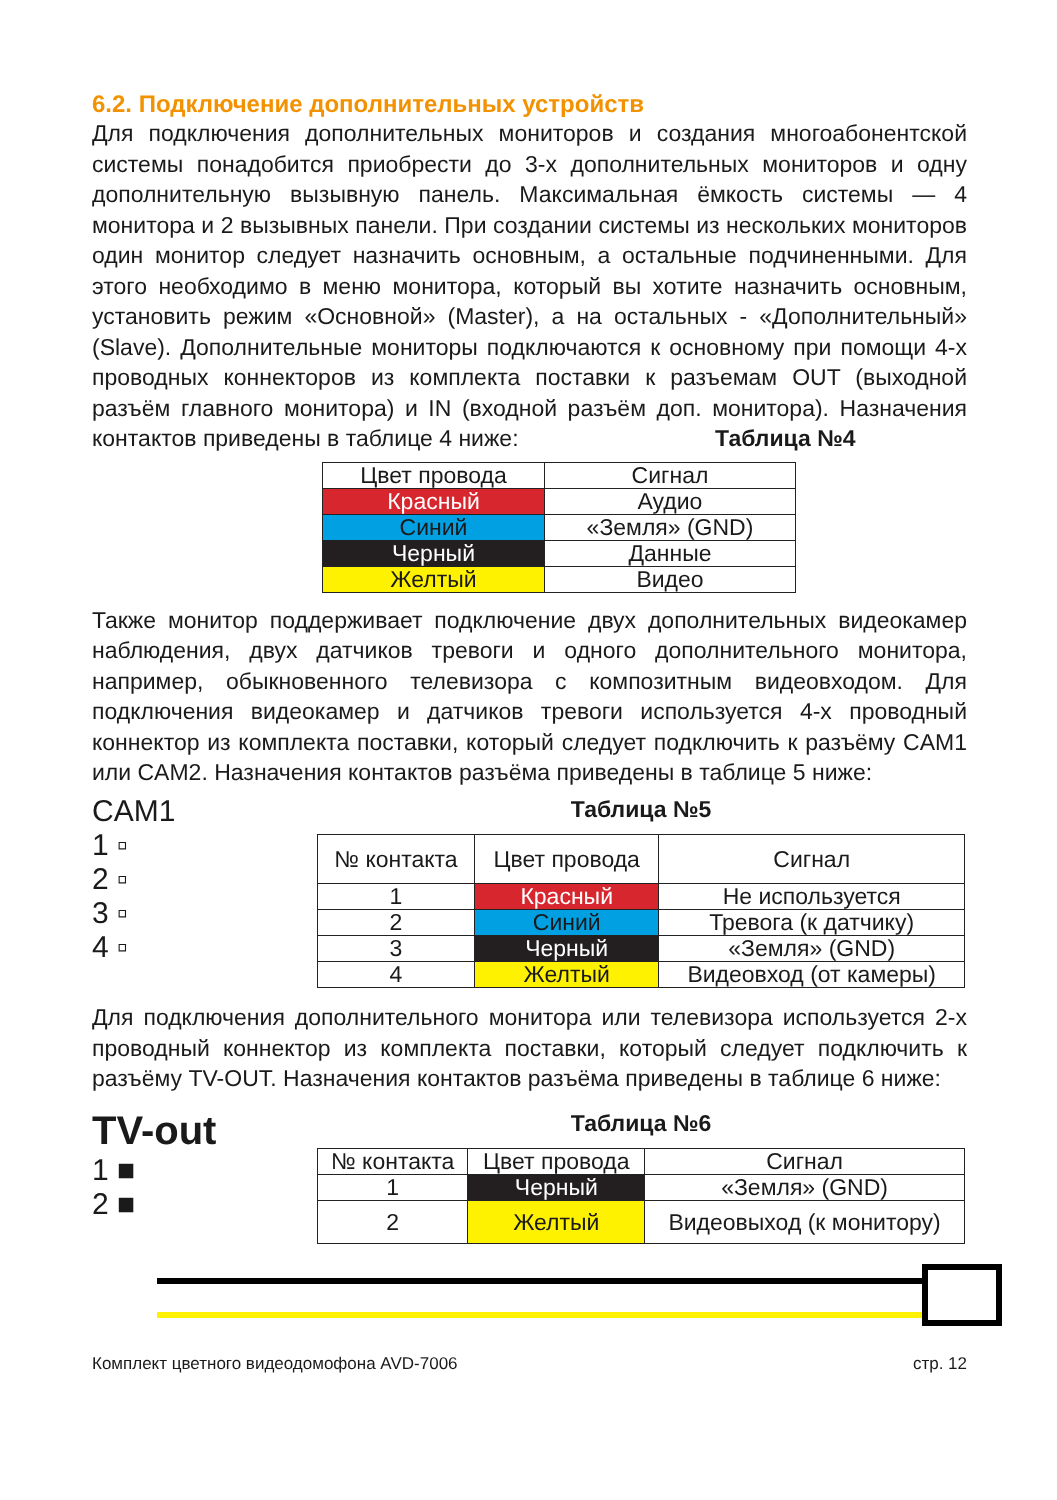6.2. Подключение дополнительных устройств
Для подключения дополнительных мониторов и создания многоабонент­ской системы понадобится приобрести до 3-х дополнительных мониторов и одну дополнительную вызывную панель. Максимальная ёмкость систе­мы — 4 монитора и 2 вызывных панели. При создании системы из несколь­ких мониторов один монитор следует назначить основным, а остальные подчиненными. Для этого необходимо в меню монитора, который вы хо­тите назначить основным, установить режим «Основной» (Master), а на остальных - «Дополнительный» (Slave). Дополнительные мониторы под­ключаются к основному при помощи 4-х проводных коннекторов из ком­плекта поставки к разъемам OUT (выходной разъём главного монитора) и IN (входной разъём доп. монитора). Назначения контактов приведены в таблице 4 ниже: Таблица №4
| Цвет провода | Сигнал |
| --- | --- |
| Красный | Аудио |
| Синий | «Земля» (GND) |
| Черный | Данные |
| Желтый | Видео |
Также монитор поддерживает подключение двух дополнительных видеока­мер наблюдения, двух датчиков тревоги и одного дополнительного мони­тора, например, обыкновенного телевизора с композитным видеовходом. Для подключения видеокамер и датчиков тревоги используется 4-х про­водный коннектор из комплекта поставки, который следует подключить к разъёму CAM1 или CAM2. Назначения контактов разъёма приведены в таблице 5 ниже:
CAM1
1 ▫
2 ▫
3 ▫
4 ▫
Таблица №5
| № контакта | Цвет провода | Сигнал |
| --- | --- | --- |
| 1 | Красный | Не используется |
| 2 | Синий | Тревога (к датчику) |
| 3 | Черный | «Земля» (GND) |
| 4 | Желтый | Видеовход (от камеры) |
Для подключения дополнительного монитора или телевизора использует­ся 2-х проводный коннектор из комплекта поставки, который следует под­ключить к разъёму TV-OUT. Назначения контактов разъёма приведены в таблице 6 ниже:
TV-out
1 ■
2 ■
Таблица №6
| № контакта | Цвет провода | Сигнал |
| --- | --- | --- |
| 1 | Черный | «Земля» (GND) |
| 2 | Желтый | Видеовыход (к монито­ру) |
Комплект цветного видеодомофона AVD-7006 стр. 12